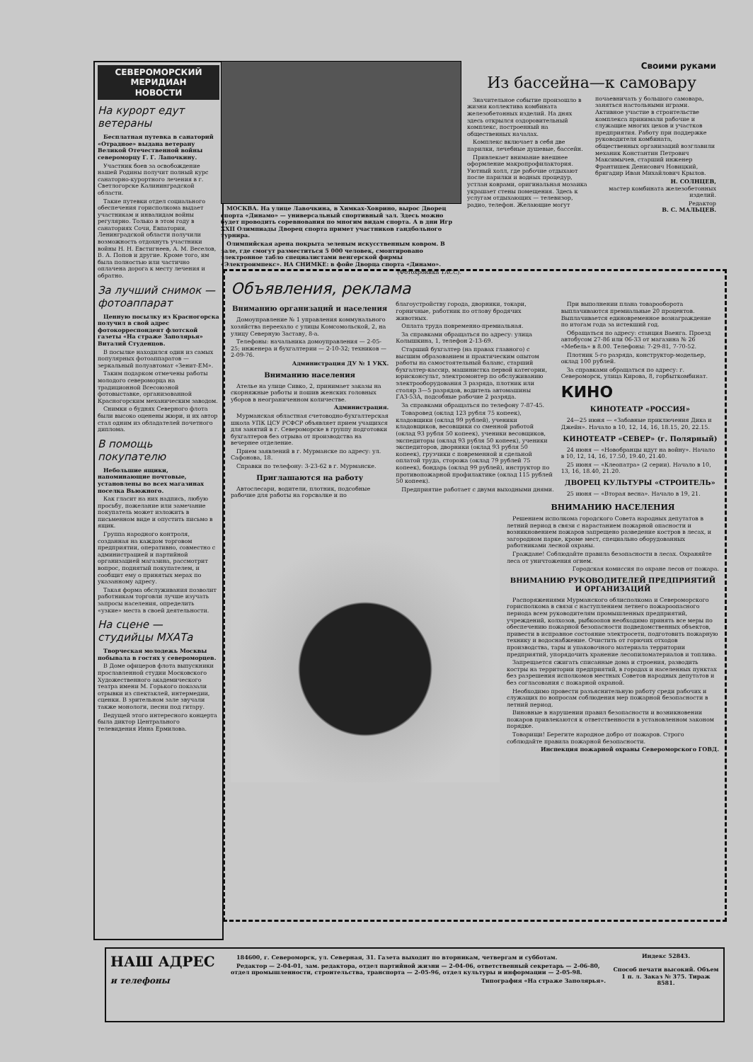СЕВЕРОМОРСКИЙ
МЕРИДИАН
НОВОСТИ
На курорт едут ветераны
Бесплатная путевка в санаторий «Отрадное» выдана ветерану Великой Отечественной войны североморцу Г. Г. Лапочкину.
Участник боев за освобождение нашей Родины получит полный курс санаторно-курортного лечения в г. Светлогорске Калининградской области.
Такие путевки отдел социального обеспечения горисполкома выдает участникам и инвалидам войны регулярно. Только в этом году в санаториях Сочи, Евпатории, Ленинградской области получили возможность отдохнуть участники войны Н. Н. Евстигнеев, А. М. Веселов, В. А. Попов и другие. Кроме того, им была полностью или частично оплачена дорога к месту лечения и обратно.
За лучший снимок — фотоаппарат
Ценную посылку из Красногорска получил в свой адрес фотокорреспондент флотской газеты «На страже Заполярья» Виталий Студенцов.
В посылке находился один из самых популярных фотоаппаратов — зеркальный полуавтомат «Зенит-ЕМ».
Таким подарком отмечены работы молодого североморца на традиционной Всесоюзной фотовыставке, организованной Красногорским механическим заводом.
Снимки о буднях Северного флота были высоко оценены жюри, и их автор стал одним из обладателей почетного диплома.
В помощь покупателю
Небольшие ящики, напоминающие почтовые, установлены во всех магазинах поселка Вьюжного.
Как гласит на них надпись, любую просьбу, пожелание или замечание покупатель может изложить в письменном виде и опустить письмо в ящик.
Группа народного контроля, созданная на каждом торговом предприятии, оперативно, совместно с администрацией и партийной организацией магазина, рассмотрит вопрос, поднятый покупателем, и сообщит ему о принятых мерах по указанному адресу.
Такая форма обслуживания позволит работникам торговли лучше изучать запросы населения, определить «узкие» места в своей деятельности.
На сцене — студийцы МХАТа
Творческая молодежь Москвы побывала в гостях у североморцев.
В Доме офицеров флота выпускники прославленной студии Московского Художественного академического театра имени М. Горького показали отрывки из спектаклей, интермедии, сценки. В зрительном зале звучали также монологи, песни под гитару.
Ведущей этого интересного концерта была диктор Центрального телевидения Инна Ермилова.
МОСКВА. На улице Лавочкина, в Химках-Ховрино, вырос Дворец спорта «Динамо» — универсальный спортивный зал. Здесь можно будет проводить соревнования по многим видам спорта. А в дни Игр XXII Олимпиады Дворец спорта примет участников гандбольного турнира.
Олимпийская арена покрыта зеленым искусственным ковром. В зале, где смогут разместиться 5 000 человек, смонтировано электронное табло специалистами венгерской фирмы «Электроимпекс». НА СНИМКЕ: в фойе Дворца спорта «Динамо».
(Фотохроника ТАСС).
Своими руками
Из бассейна—к самовару
Значительное событие произошло в жизни коллектива комбината железобетонных изделий. На днях здесь открылся оздоровительный комплекс, построенный на общественных началах.
Комплекс включает в себя две парилки, лечебные душевые, бассейн.
Привлекает внимание внешнее оформление макропрофилактория. Уютный холл, где рабочие отдыхают после парилки и водных процедур, устлан коврами, оригинальная мозаика украшает стены помещения. Здесь к услугам отдыхающих — телевизор, радио, телефон. Желающие могут почаевничать у большого самовара, заняться настольными играми. Активное участие в строительстве комплекса принимали рабочие и служащие многих цехов и участков предприятия. Работу при поддержке руководителя комбината, общественных организаций возглавили механик Константин Петрович Максимычев, старший инженер Франтишек Денисович Новицкий, бригадир Иван Михайлович Крылов.
Н. СОЛНЦЕВ,
мастер комбината железобетонных изделий.
Редактор
В. С. МАЛЬЦЕВ.
Объявления, реклама
Вниманию организаций и населения
Домоуправление № 1 управления коммунального хозяйства переехало с улицы Комсомольской, 2, на улицу Северную Заставу, 8-а.
Телефоны: начальника домоуправления — 2-05-25; инженера и бухгалтерии — 2-10-32; техников — 2-09-76.
Администрация ДУ № 1 УКХ.
Вниманию населения
Ателье на улице Сивко, 2, принимает заказы на скорняжные работы и пошив женских головных уборов в неограниченном количестве.
Администрация.
Мурманская областная счетоводно-бухгалтерская школа УПК ЦСУ РСФСР объявляет прием учащихся для занятий в г. Североморске в группу подготовки бухгалтеров без отрыва от производства на вечернее отделение.
Прием заявлений в г. Мурманске по адресу: ул. Сафонова, 18.
Справки по телефону: 3-23-62 в г. Мурманске.
Приглашаются на работу
Автослесари, водители, плотник, подсобные рабочие для работы на горсвалке и по благоустройству города, дворники, токари, горничные, работник по отлову бродячих животных.
Оплата труда повременно-премиальная.
За справками обращаться по адресу: улица Колышкина, 1, телефон 2-13-69.
Старший бухгалтер (на правах главного) с высшим образованием и практическим опытом работы на самостоятельный баланс, старший бухгалтер-кассир, машинистка первой категории, юрисконсульт, электромонтер по обслуживанию электрооборудования 3 разряда, плотник или столяр 3—5 разрядов, водитель автомашины ГАЗ-53А, подсобные рабочие 2 разряда.
За справками обращаться по телефону 7-87-45.
Товаровед (оклад 123 рубля 75 копеек), кладовщики (оклад 99 рублей), ученики кладовщиков, весовщики со сменной работой (оклад 93 рубля 50 копеек), ученики весовщиков, экспедиторы (оклад 93 рубля 50 копеек), ученики экспедиторов, дворники (оклад 93 рубля 50 копеек), грузчики с повременной и сдельной оплатой труда, сторожа (оклад 79 рублей 75 копеек), бондарь (оклад 99 рублей), инструктор по противопожарной профилактике (оклад 115 рублей 50 копеек).
Предприятие работает с двумя выходными днями.
При выполнении плана товарооборота выплачиваются премиальные 20 процентов. Выплачивается единовременное вознаграждение по итогам года за истекший год.
Обращаться по адресу: станция Ваенга. Проезд автобусом 27-86 или 06-33 от магазина № 26 «Мебель» в 8.00. Телефоны: 7-29-81, 7-70-52.
Плотник 5-го разряда, конструктор-модельер, оклад 100 рублей.
За справками обращаться по адресу: г. Североморск, улица Кирова, 8, горбыткомбинат.
КИНО
КИНОТЕАТР «РОССИЯ»
24—25 июня — «Забавные приключения Дика и Джейн». Начало в 10, 12, 14, 16, 18.15, 20, 22.15.
КИНОТЕАТР «СЕВЕР» (г. Полярный)
24 июня — «Новобранцы идут на войну». Начало в 10, 12, 14, 16, 17.50, 19.40, 21.40.
25 июня — «Клеопатра» (2 серии). Начало в 10, 13, 16, 18.40, 21.20.
ДВОРЕЦ КУЛЬТУРЫ «СТРОИТЕЛЬ»
25 июня — «Вторая весна». Начало в 19, 21.
ВНИМАНИЮ НАСЕЛЕНИЯ
Решением исполкома городского Совета народных депутатов в летний период в связи с нарастанием пожарной опасности и возникновением пожаров запрещено разведение костров в лесах, и загородном парке, кроме мест, специально оборудованных работниками лесной охраны.
Граждане! Соблюдайте правила безопасности в лесах. Охраняйте леса от уничтожения огнем.
Городская комиссия по охране лесов от пожара.
ВНИМАНИЮ РУКОВОДИТЕЛЕЙ ПРЕДПРИЯТИЙ И ОРГАНИЗАЦИЙ
Распоряжениями Мурманского облисполкома и Североморского горисполкома в связи с наступлением летнего пожароопасного периода всем руководителям промышленных предприятий, учреждений, колхозов, рыбкоопов необходимо принять все меры по обеспечению пожарной безопасности подведомственных объектов, привести в исправное состояние электросети, подготовить пожарную технику и водоснабжение. Очистить от горючих отходов производства, тары и упаковочного материала территории предприятий, упорядочить хранение лесопиломатериалов и топлива.
Запрещается сжигать списанные дома и строения, разводить костры на территории предприятий, в городах и населенных пунктах без разрешения исполкомов местных Советов народных депутатов и без согласования с пожарной охраной.
Необходимо провести разъяснительную работу среди рабочих и служащих по вопросам соблюдения мер пожарной безопасности в летний период.
Виновные в нарушении правил безопасности и возникновении пожаров привлекаются к ответственности в установленном законом порядке.
Товарищи! Берегите народное добро от пожаров. Строго соблюдайте правила пожарной безопасности.
Инспекция пожарной охраны Североморского ГОВД.
НАШ АДРЕС
и телефоны
184600, г. Североморск, ул. Северная, 31. Газета выходит по вторникам, четвергам и субботам.
Редактор — 2-04-01, зам. редактора, отдел партийной жизни — 2-04-06, ответственный секретарь — 2-06-80, отдел промышленности, строительства, транспорта — 2-05-96, отдел культуры и информации — 2-05-98.
Типография «На страже Заполярья».
Индекс 52843.
Способ печати высокий. Объем 1 п. л. Заказ № 375. Тираж 8581.